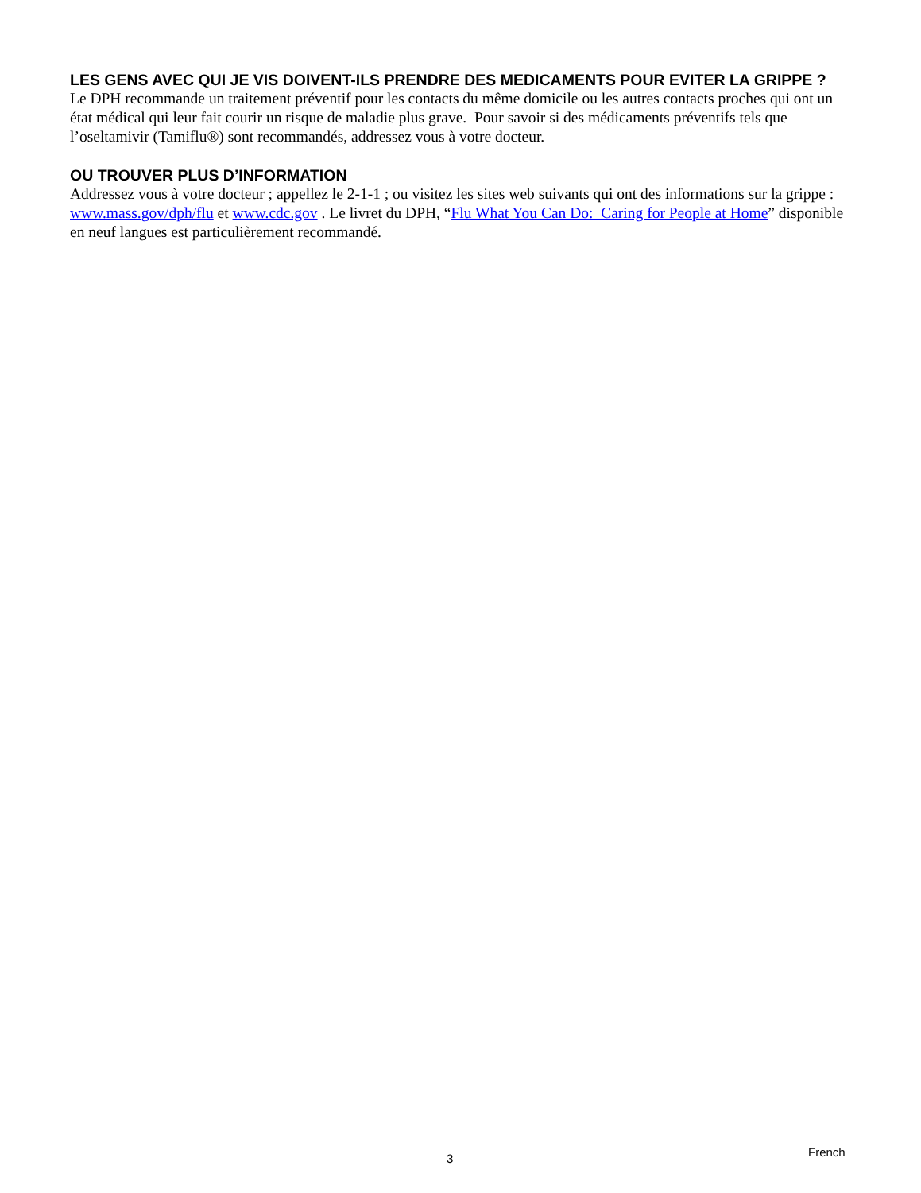LES GENS AVEC QUI JE VIS DOIVENT-ILS PRENDRE DES MEDICAMENTS POUR EVITER LA GRIPPE ?
Le DPH recommande un traitement préventif pour les contacts du même domicile ou les autres contacts proches qui ont un état médical qui leur fait courir un risque de maladie plus grave. Pour savoir si des médicaments préventifs tels que l’oseltamivir (Tamiflu®) sont recommandés, addressez vous à votre docteur.
OU TROUVER PLUS D’INFORMATION
Addressez vous à votre docteur ; appellez le 2-1-1 ; ou visitez les sites web suivants qui ont des informations sur la grippe : www.mass.gov/dph/flu et www.cdc.gov . Le livret du DPH, “Flu What You Can Do: Caring for People at Home” disponible en neuf langues est particulièrement recommandé.
3 French